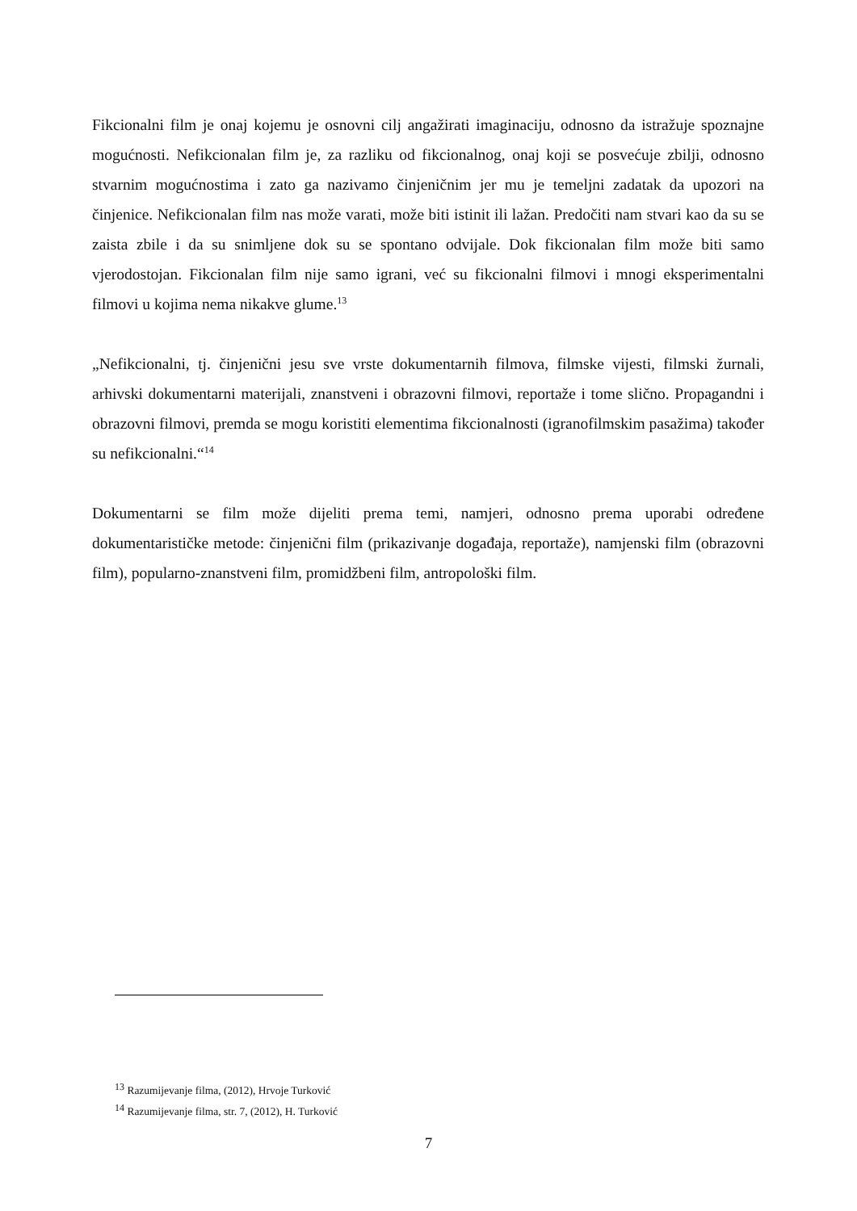Fikcionalni film je onaj kojemu je osnovni cilj angažirati imaginaciju, odnosno da istražuje spoznajne mogućnosti. Nefikcionalan film je, za razliku od fikcionalnog, onaj koji se posvećuje zbilji, odnosno stvarnim mogućnostima i zato ga nazivamo činjeničnim jer mu je temeljni zadatak da upozori na činjenice. Nefikcionalan film nas može varati, može biti istinit ili lažan. Predočiti nam stvari kao da su se zaista zbile i da su snimljene dok su se spontano odvijale. Dok fikcionalan film može biti samo vjerodostojan. Fikcionalan film nije samo igrani, već su fikcionalni filmovi i mnogi eksperimentalni filmovi u kojima nema nikakve glume.<sup>13</sup>
„Nefikcionalni, tj. činjenični jesu sve vrste dokumentarnih filmova, filmske vijesti, filmski žurnali, arhivski dokumentarni materijali, znanstveni i obrazovni filmovi, reportaže i tome slično. Propagandni i obrazovni filmovi, premda se mogu koristiti elementima fikcionalnosti (igranofilmskim pasažima) također su nefikcionalni.“<sup>14</sup>
Dokumentarni se film može dijeliti prema temi, namjeri, odnosno prema uporabi određene dokumentarističke metode: činjenični film (prikazivanje događaja, reportaže), namjenski film (obrazovni film), popularno-znanstveni film, promidžbeni film, antropološki film.
<sup>13</sup> Razumijevanje filma, (2012), Hrvoje Turković
<sup>14</sup> Razumijevanje filma, str. 7, (2012), H. Turković
7